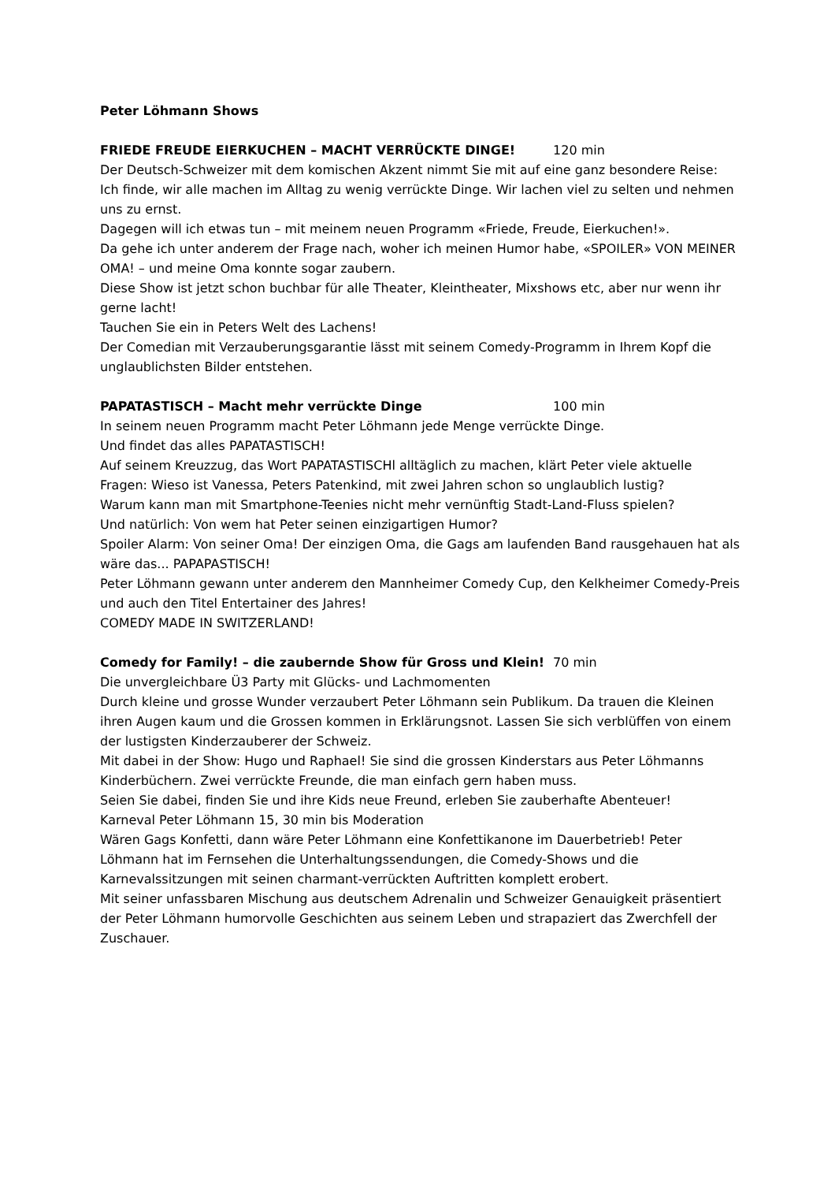Peter Löhmann Shows
FRIEDE FREUDE EIERKUCHEN – MACHT VERRÜCKTE DINGE! 120 min
Der Deutsch-Schweizer mit dem komischen Akzent nimmt Sie mit auf eine ganz besondere Reise:
Ich finde, wir alle machen im Alltag zu wenig verrückte Dinge. Wir lachen viel zu selten und nehmen uns zu ernst.
Dagegen will ich etwas tun – mit meinem neuen Programm «Friede, Freude, Eierkuchen!».
Da gehe ich unter anderem der Frage nach, woher ich meinen Humor habe, «SPOILER» VON MEINER OMA! – und meine Oma konnte sogar zaubern.
Diese Show ist jetzt schon buchbar für alle Theater, Kleintheater, Mixshows etc, aber nur wenn ihr gerne lacht!
Tauchen Sie ein in Peters Welt des Lachens!
Der Comedian mit Verzauberungsgarantie lässt mit seinem Comedy-Programm in Ihrem Kopf die unglaublichsten Bilder entstehen.
PAPATASTISCH – Macht mehr verrückte Dinge 100 min
In seinem neuen Programm macht Peter Löhmann jede Menge verrückte Dinge.
Und findet das alles PAPATASTISCH!
Auf seinem Kreuzzug, das Wort PAPATASTISCHl alltäglich zu machen, klärt Peter viele aktuelle Fragen: Wieso ist Vanessa, Peters Patenkind, mit zwei Jahren schon so unglaublich lustig?
Warum kann man mit Smartphone-Teenies nicht mehr vernünftig Stadt-Land-Fluss spielen?
Und natürlich: Von wem hat Peter seinen einzigartigen Humor?
Spoiler Alarm: Von seiner Oma! Der einzigen Oma, die Gags am laufenden Band rausgehauen hat als wäre das... PAPAPASTISCH!
Peter Löhmann gewann unter anderem den Mannheimer Comedy Cup, den Kelkheimer Comedy-Preis und auch den Titel Entertainer des Jahres!
COMEDY MADE IN SWITZERLAND!
Comedy for Family! – die zaubernde Show für Gross und Klein! 70 min
Die unvergleichbare Ü3 Party mit Glücks- und Lachmomenten
Durch kleine und grosse Wunder verzaubert Peter Löhmann sein Publikum. Da trauen die Kleinen ihren Augen kaum und die Grossen kommen in Erklärungsnot. Lassen Sie sich verblüffen von einem der lustigsten Kinderzauberer der Schweiz.
Mit dabei in der Show: Hugo und Raphael! Sie sind die grossen Kinderstars aus Peter Löhmanns Kinderbüchern. Zwei verrückte Freunde, die man einfach gern haben muss.
Seien Sie dabei, finden Sie und ihre Kids neue Freund, erleben Sie zauberhafte Abenteuer!
Karneval Peter Löhmann 15, 30 min bis Moderation
Wären Gags Konfetti, dann wäre Peter Löhmann eine Konfettikanone im Dauerbetrieb! Peter Löhmann hat im Fernsehen die Unterhaltungssendungen, die Comedy-Shows und die Karnevalssitzungen mit seinen charmant-verrückten Auftritten komplett erobert.
Mit seiner unfassbaren Mischung aus deutschem Adrenalin und Schweizer Genauigkeit präsentiert der Peter Löhmann humorvolle Geschichten aus seinem Leben und strapaziert das Zwerchfell der Zuschauer.